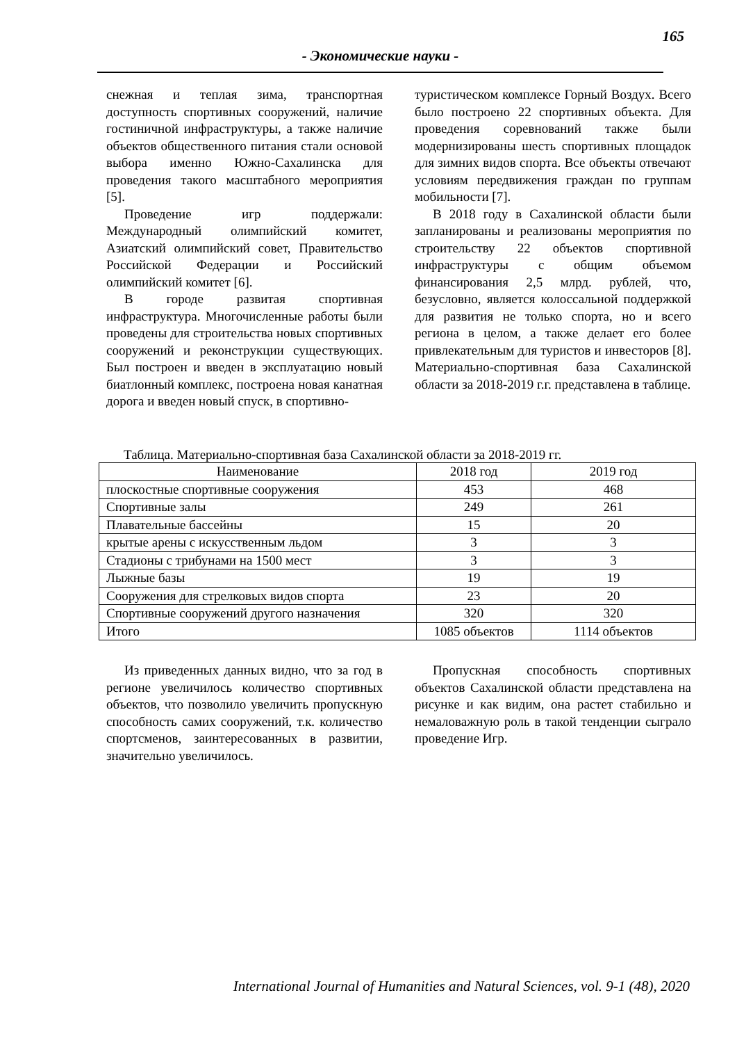165
- Экономические науки -
снежная и теплая зима, транспортная доступность спортивных сооружений, наличие гостиничной инфраструктуры, а также наличие объектов общественного питания стали основой выбора именно Южно-Сахалинска для проведения такого масштабного мероприятия [5].
Проведение игр поддержали: Международный олимпийский комитет, Азиатский олимпийский совет, Правительство Российской Федерации и Российский олимпийский комитет [6].
В городе развитая спортивная инфраструктура. Многочисленные работы были проведены для строительства новых спортивных сооружений и реконструкции существующих. Был построен и введен в эксплуатацию новый биатлонный комплекс, построена новая канатная дорога и введен новый спуск, в спортивно-
туристическом комплексе Горный Воздух. Всего было построено 22 спортивных объекта. Для проведения соревнований также были модернизированы шесть спортивных площадок для зимних видов спорта. Все объекты отвечают условиям передвижения граждан по группам мобильности [7].
В 2018 году в Сахалинской области были запланированы и реализованы мероприятия по строительству 22 объектов спортивной инфраструктуры с общим объемом финансирования 2,5 млрд. рублей, что, безусловно, является колоссальной поддержкой для развития не только спорта, но и всего региона в целом, а также делает его более привлекательным для туристов и инвесторов [8]. Материально-спортивная база Сахалинской области за 2018-2019 г.г. представлена в таблице.
Таблица. Материально-спортивная база Сахалинской области за 2018-2019 гг.
| Наименование | 2018 год | 2019 год |
| плоскостные спортивные сооружения | 453 | 468 |
| Спортивные залы | 249 | 261 |
| Плавательные бассейны | 15 | 20 |
| крытые арены с искусственным льдом | 3 | 3 |
| Стадионы с трибунами на 1500 мест | 3 | 3 |
| Лыжные базы | 19 | 19 |
| Сооружения для стрелковых видов спорта | 23 | 20 |
| Спортивные сооружений другого назначения | 320 | 320 |
| Итого | 1085 объектов | 1114 объектов |
Из приведенных данных видно, что за год в регионе увеличилось количество спортивных объектов, что позволило увеличить пропускную способность самих сооружений, т.к. количество спортсменов, заинтересованных в развитии, значительно увеличилось.
Пропускная способность спортивных объектов Сахалинской области представлена на рисунке и как видим, она растет стабильно и немаловажную роль в такой тенденции сыграло проведение Игр.
International Journal of Humanities and Natural Sciences, vol. 9-1 (48), 2020